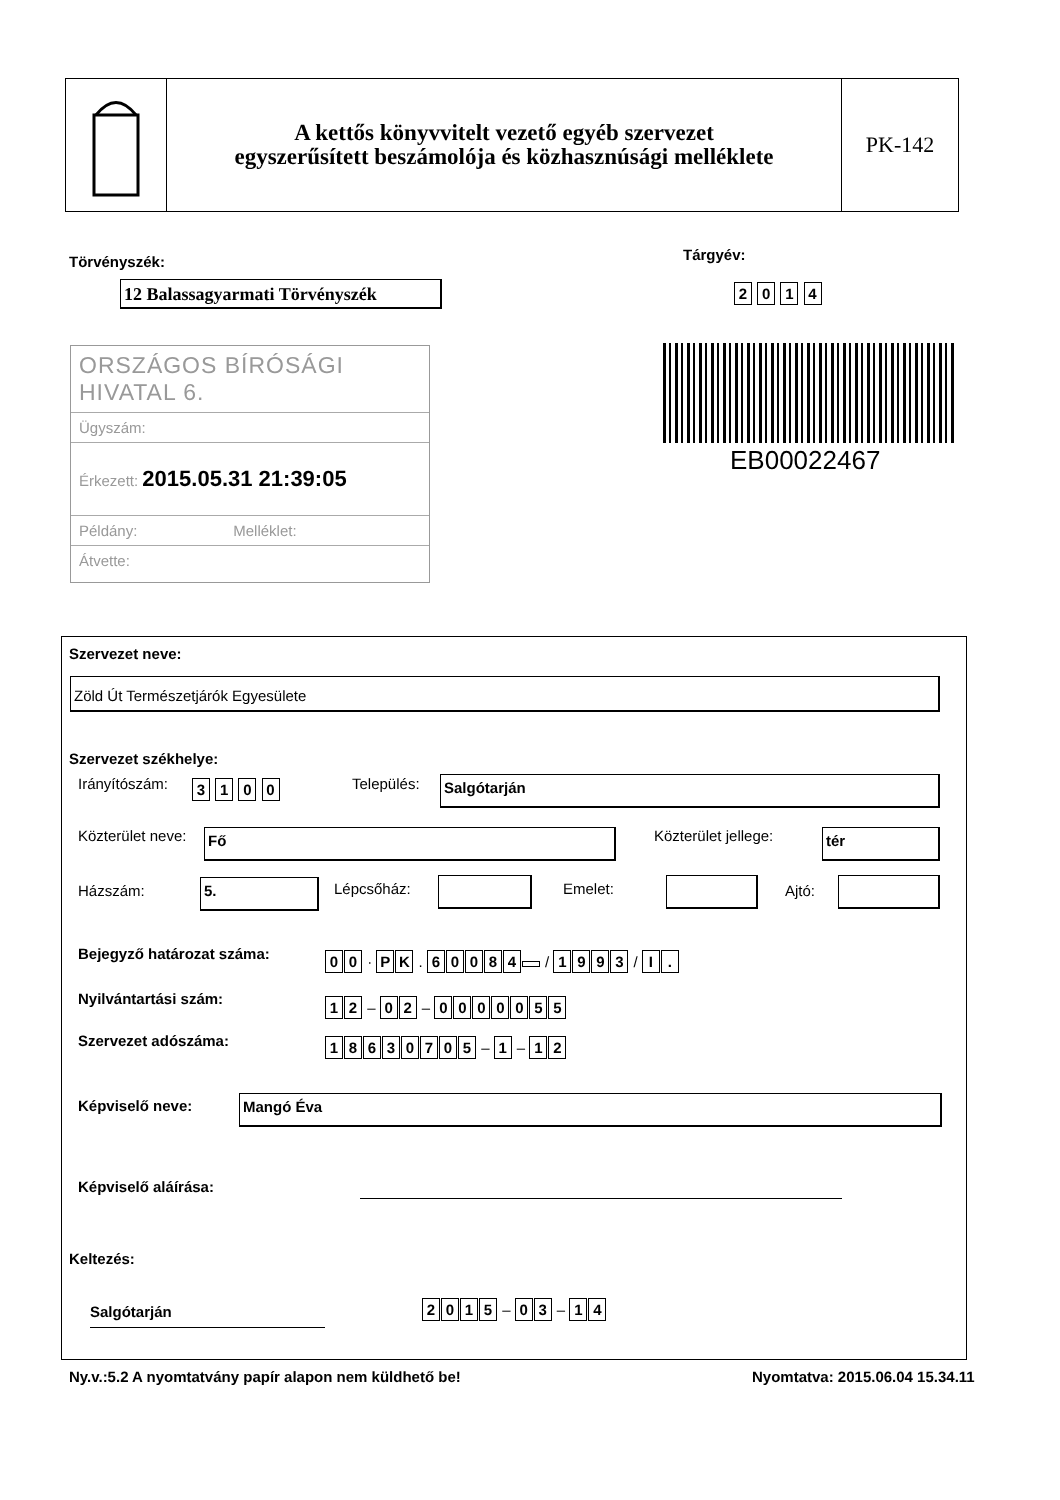A kettős könyvvitelt vezető egyéb szervezet
egyszerűsített beszámolója és közhasznúsági melléklete
PK-142
Törvényszék: Tárgyév:
12 Balassagyarmati Törvényszék
2 0 1 4
ORSZÁGOS BÍRÓSÁGI HIVATAL 6.
Ügyszám:
Érkezett: 2015.05.31 21:39:05
Példány: Melléklet:
Átvette:
EB00022467
Szervezet neve:
Zöld Út Természetjárók Egyesülete
Szervezet székhelye:
Irányítószám: 3 1 0 0 Település: Salgótarján
Közterület neve: Fő Közterület jellege: tér
Házszám: 5. Lépcsőház: Emelet: Ajtó:
Bejegyző határozat száma: 00 · PK . 60084 / 1993 / I.
Nyilvántartási szám: 12 – 02 – 0000055
Szervezet adószáma: 18630705 – 1 – 12
Képviselő neve: Mangó Éva
Képviselő aláírása:
Keltezés:
Salgótarján 2015 – 03 – 14
Ny.v.:5.2 A nyomtatvány papír alapon nem küldhető be!
Nyomtatva: 2015.06.04 15.34.11